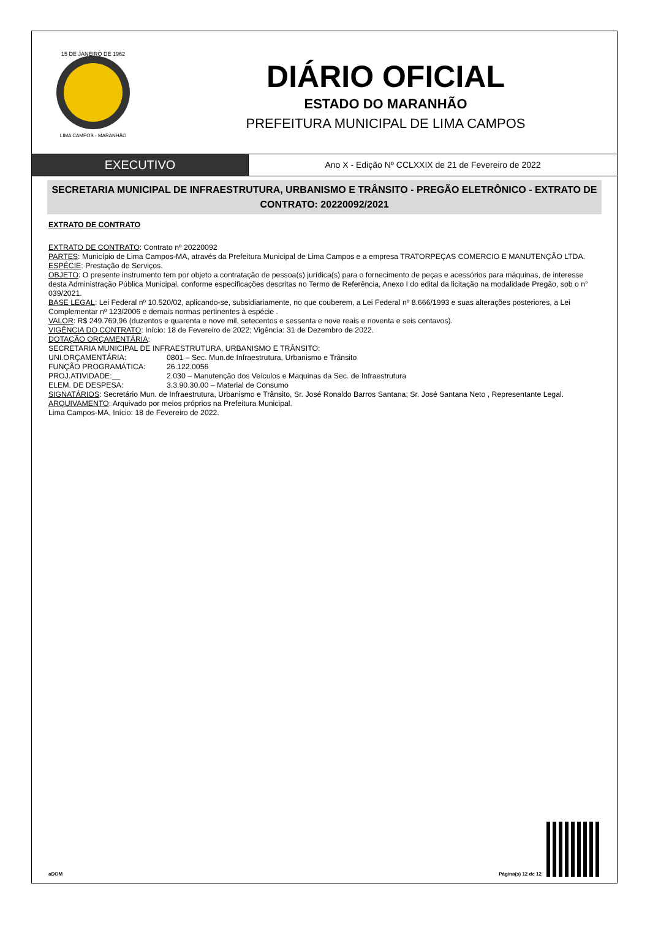15 DE JANEIRO DE 1962
LIMA CAMPOS - MARANHÃO
DIÁRIO OFICIAL
ESTADO DO MARANHÃO
PREFEITURA MUNICIPAL DE LIMA CAMPOS
EXECUTIVO
Ano X - Edição Nº CCLXXIX de 21 de Fevereiro de 2022
SECRETARIA MUNICIPAL DE INFRAESTRUTURA, URBANISMO E TRÂNSITO - PREGÃO ELETRÔNICO - EXTRATO DE CONTRATO: 20220092/2021
EXTRATO DE CONTRATO
EXTRATO DE CONTRATO: Contrato nº 20220092
PARTES: Município de Lima Campos-MA, através da Prefeitura Municipal de Lima Campos e a empresa TRATORPEÇAS COMERCIO E MANUTENÇÃO LTDA.
ESPÉCIE: Prestação de Serviços.
OBJETO: O presente instrumento tem por objeto a contratação de pessoa(s) jurídica(s) para o fornecimento de peças e acessórios para máquinas, de interesse desta Administração Pública Municipal, conforme especificações descritas no Termo de Referência, Anexo I do edital da licitação na modalidade Pregão, sob o n° 039/2021.
BASE LEGAL: Lei Federal nº 10.520/02, aplicando-se, subsidiariamente, no que couberem, a Lei Federal nº 8.666/1993 e suas alterações posteriores, a Lei Complementar nº 123/2006 e demais normas pertinentes à espécie .
VALOR: R$ 249.769,96 (duzentos e quarenta e nove mil, setecentos e sessenta e nove reais e noventa e seis centavos).
VIGÊNCIA DO CONTRATO: Início: 18 de Fevereiro de 2022; Vigência: 31 de Dezembro de 2022.
DOTAÇÃO ORÇAMENTÁRIA:
SECRETARIA MUNICIPAL DE INFRAESTRUTURA, URBANISMO E TRÂNSITO:
UNI.ORÇAMENTÁRIA: 0801 – Sec. Mun.de Infraestrutura, Urbanismo e Trânsito
FUNÇÃO PROGRAMÁTICA: 26.122.0056
PROJ.ATIVIDADE:__ 2.030 – Manutenção dos Veículos e Maquinas da Sec. de Infraestrutura
ELEM. DE DESPESA: 3.3.90.30.00 – Material de Consumo
SIGNATÁRIOS: Secretário Mun. de Infraestrutura, Urbanismo e Trânsito, Sr. José Ronaldo Barros Santana; Sr. José Santana Neto , Representante Legal.
ARQUIVAMENTO: Arquivado por meios próprios na Prefeitura Municipal.
Lima Campos-MA, Início: 18 de Fevereiro de 2022.
aDOM Página(s) 12 de 12